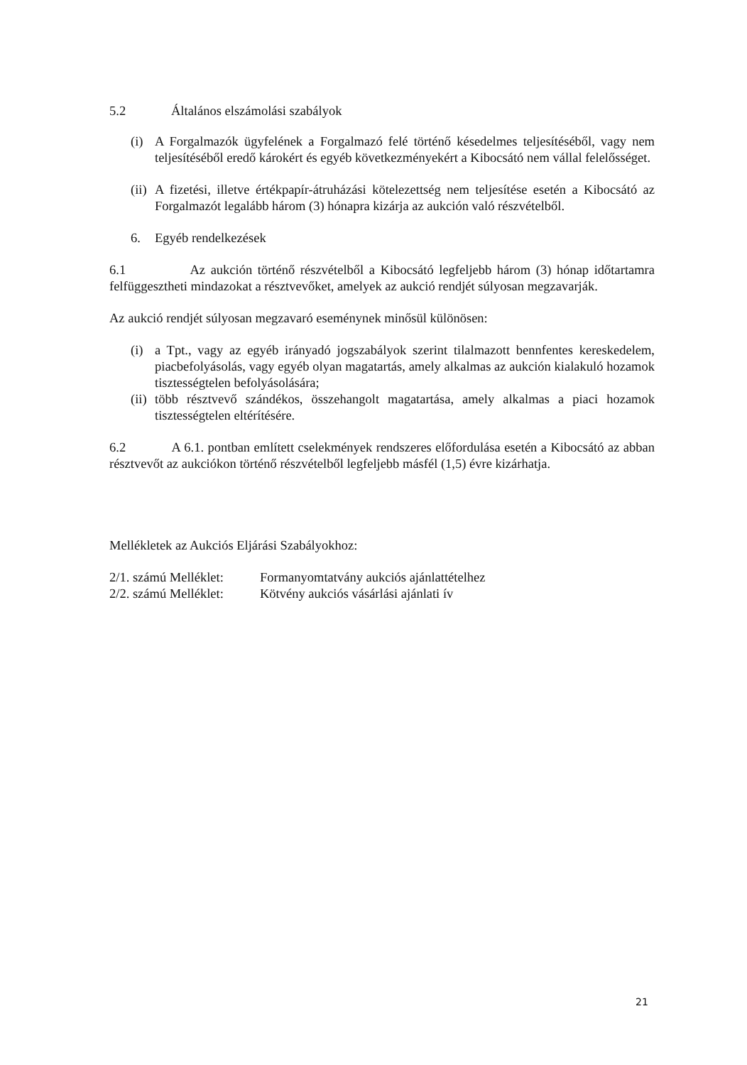5.2 Általános elszámolási szabályok
(i) A Forgalmazók ügyfelének a Forgalmazó felé történő késedelmes teljesítéséből, vagy nem teljesítéséből eredő károkért és egyéb következményekért a Kibocsátó nem vállal felelősséget.
(ii)
A fizetési, illetve értékpapír-átruházási kötelezettség nem teljesítése esetén a Kibocsátó az Forgalmazót legalább három (3) hónapra kizárja az aukción való részvételből.
6. Egyéb rendelkezések
6.1 Az aukción történő részvételből a Kibocsátó legfeljebb három (3) hónap időtartamra felfüggesztheti mindazokat a résztvevőket, amelyek az aukció rendjét súlyosan megzavarják.
Az aukció rendjét súlyosan megzavaró eseménynek minősül különösen:
(i) a Tpt., vagy az egyéb irányadó jogszabályok szerint tilalmazott bennfentes kereskedelem, piacbefolyásolás, vagy egyéb olyan magatartás, amely alkalmas az aukción kialakuló hozamok tisztességtelen befolyásolására;
(ii)
több résztvevő szándékos, összehangolt magatartása, amely alkalmas a piaci hozamok tisztességtelen eltérítésére.
6.2 A 6.1. pontban említett cselekmények rendszeres előfordulása esetén a Kibocsátó az abban résztvevőt az aukciókon történő részvételből legfeljebb másfél (1,5) évre kizárhatja.
Mellékletek az Aukciós Eljárási Szabályokhoz:
2/1. számú Melléklet: Formanyomtatvány aukciós ajánlattételhez
2/2. számú Melléklet: Kötvény aukciós vásárlási ajánlati ív
21